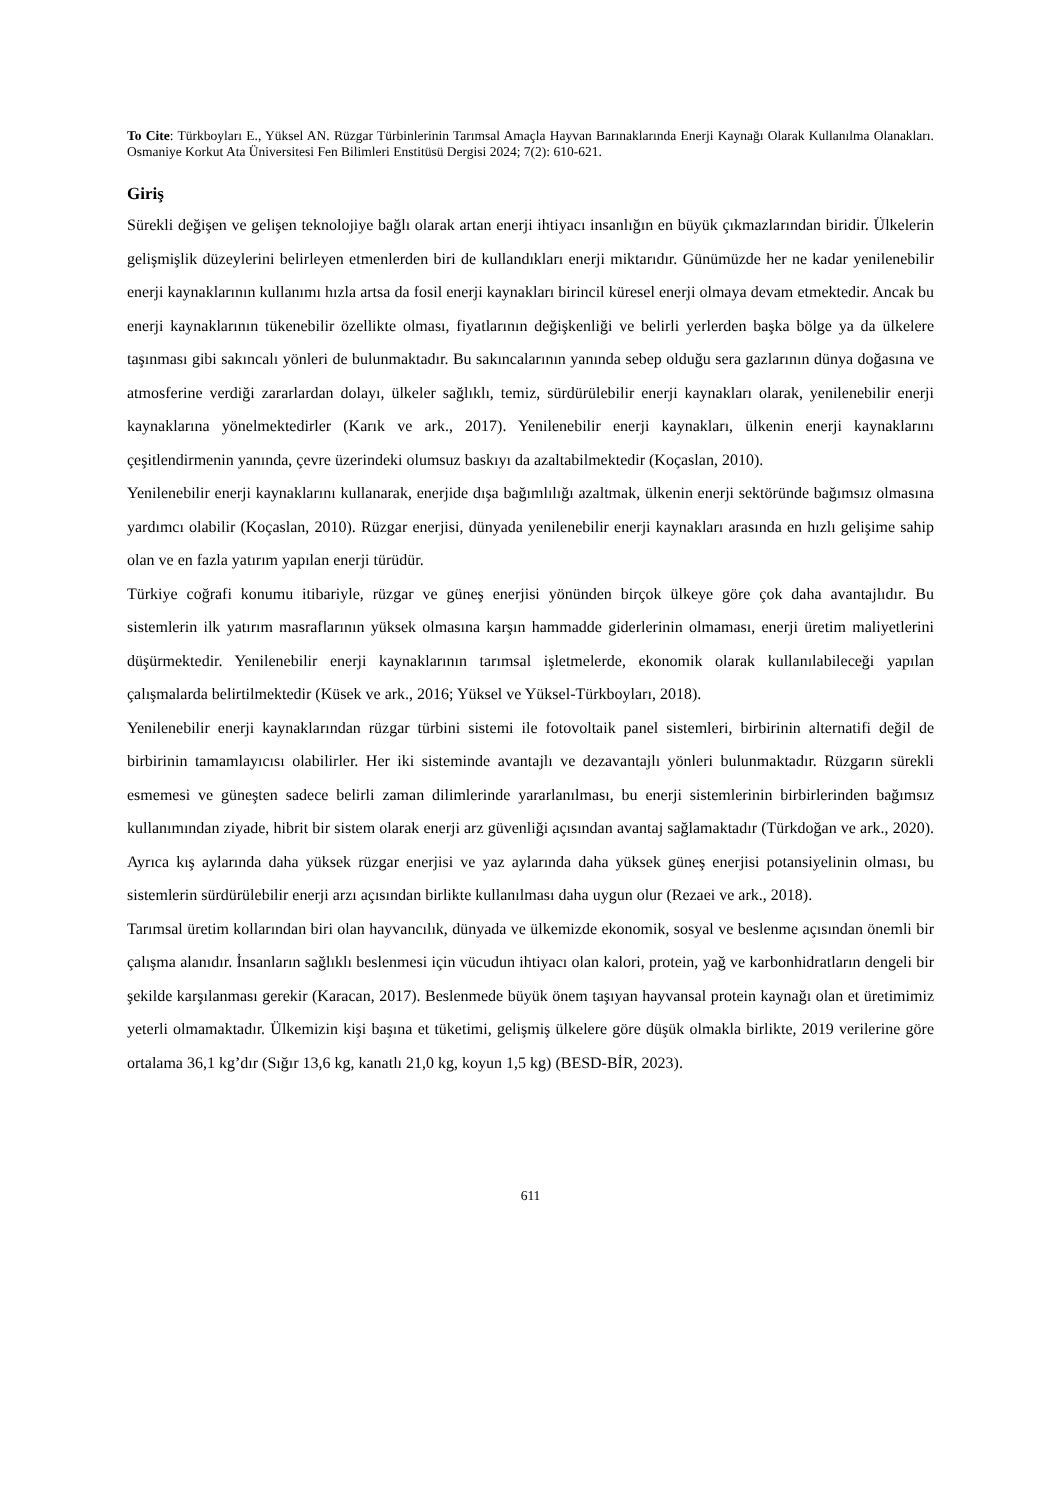To Cite: Türkboyları E., Yüksel AN. Rüzgar Türbinlerinin Tarımsal Amaçla Hayvan Barınaklarında Enerji Kaynağı Olarak Kullanılma Olanakları. Osmaniye Korkut Ata Üniversitesi Fen Bilimleri Enstitüsü Dergisi 2024; 7(2): 610-621.
Giriş
Sürekli değişen ve gelişen teknolojiye bağlı olarak artan enerji ihtiyacı insanlığın en büyük çıkmazlarından biridir. Ülkelerin gelişmişlik düzeylerini belirleyen etmenlerden biri de kullandıkları enerji miktarıdır. Günümüzde her ne kadar yenilenebilir enerji kaynaklarının kullanımı hızla artsa da fosil enerji kaynakları birincil küresel enerji olmaya devam etmektedir. Ancak bu enerji kaynaklarının tükenebilir özellikte olması, fiyatlarının değişkenliği ve belirli yerlerden başka bölge ya da ülkelere taşınması gibi sakıncalı yönleri de bulunmaktadır. Bu sakıncalarının yanında sebep olduğu sera gazlarının dünya doğasına ve atmosferine verdiği zararlardan dolayı, ülkeler sağlıklı, temiz, sürdürülebilir enerji kaynakları olarak, yenilenebilir enerji kaynaklarına yönelmektedirler (Karık ve ark., 2017). Yenilenebilir enerji kaynakları, ülkenin enerji kaynaklarını çeşitlendirmenin yanında, çevre üzerindeki olumsuz baskıyı da azaltabilmektedir (Koçaslan, 2010).
Yenilenebilir enerji kaynaklarını kullanarak, enerjide dışa bağımlılığı azaltmak, ülkenin enerji sektöründe bağımsız olmasına yardımcı olabilir (Koçaslan, 2010). Rüzgar enerjisi, dünyada yenilenebilir enerji kaynakları arasında en hızlı gelişime sahip olan ve en fazla yatırım yapılan enerji türüdür.
Türkiye coğrafi konumu itibariyle, rüzgar ve güneş enerjisi yönünden birçok ülkeye göre çok daha avantajlıdır. Bu sistemlerin ilk yatırım masraflarının yüksek olmasına karşın hammadde giderlerinin olmaması, enerji üretim maliyetlerini düşürmektedir. Yenilenebilir enerji kaynaklarının tarımsal işletmelerde, ekonomik olarak kullanılabileceği yapılan çalışmalarda belirtilmektedir (Küsek ve ark., 2016; Yüksel ve Yüksel-Türkboyları, 2018).
Yenilenebilir enerji kaynaklarından rüzgar türbini sistemi ile fotovoltaik panel sistemleri, birbirinin alternatifi değil de birbirinin tamamlayıcısı olabilirler. Her iki sisteminde avantajlı ve dezavantajlı yönleri bulunmaktadır. Rüzgarın sürekli esmemesi ve güneşten sadece belirli zaman dilimlerinde yararlanılması, bu enerji sistemlerinin birbirlerinden bağımsız kullanımından ziyade, hibrit bir sistem olarak enerji arz güvenliği açısından avantaj sağlamaktadır (Türkdoğan ve ark., 2020). Ayrıca kış aylarında daha yüksek rüzgar enerjisi ve yaz aylarında daha yüksek güneş enerjisi potansiyelinin olması, bu sistemlerin sürdürülebilir enerji arzı açısından birlikte kullanılması daha uygun olur (Rezaei ve ark., 2018).
Tarımsal üretim kollarından biri olan hayvancılık, dünyada ve ülkemizde ekonomik, sosyal ve beslenme açısından önemli bir çalışma alanıdır. İnsanların sağlıklı beslenmesi için vücudun ihtiyacı olan kalori, protein, yağ ve karbonhidratların dengeli bir şekilde karşılanması gerekir (Karacan, 2017). Beslenmede büyük önem taşıyan hayvansal protein kaynağı olan et üretimimiz yeterli olmamaktadır. Ülkemizin kişi başına et tüketimi, gelişmiş ülkelere göre düşük olmakla birlikte, 2019 verilerine göre ortalama 36,1 kg’dır (Sığır 13,6 kg, kanatlı 21,0 kg, koyun 1,5 kg) (BESD-BİR, 2023).
611